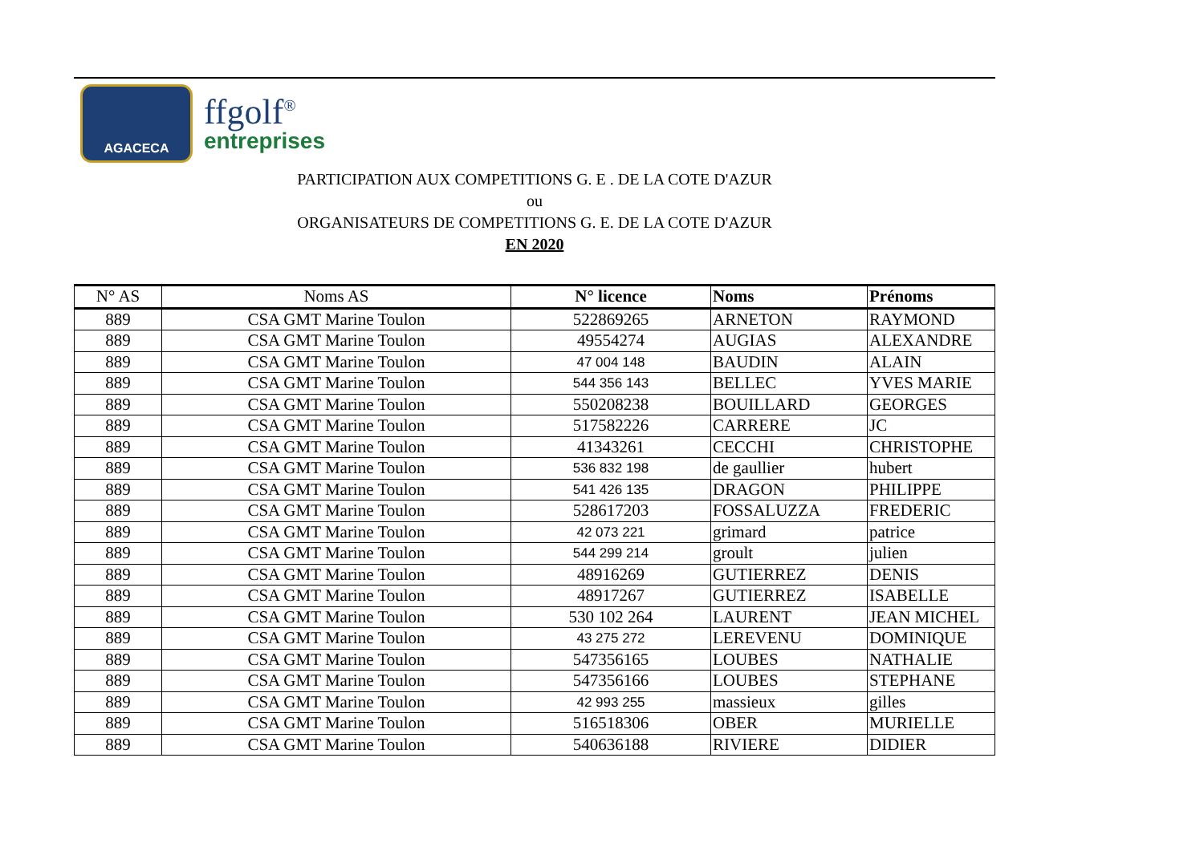AGACECA
ffgolf<sup>®</sup>
entreprises
PARTICIPATION AUX COMPETITIONS G. E . DE LA COTE D'AZUR
ou
ORGANISATEURS DE COMPETITIONS G. E. DE LA COTE D'AZUR
EN 2020
| N° AS | Noms AS | N° licence | Noms | Prénoms |
| --- | --- | --- | --- | --- |
| 889 | CSA GMT Marine Toulon | 522869265 | ARNETON | RAYMOND |
| 889 | CSA GMT Marine Toulon | 49554274 | AUGIAS | ALEXANDRE |
| 889 | CSA GMT Marine Toulon | 47 004 148 | BAUDIN | ALAIN |
| 889 | CSA GMT Marine Toulon | 544 356 143 | BELLEC | YVES MARIE |
| 889 | CSA GMT Marine Toulon | 550208238 | BOUILLARD | GEORGES |
| 889 | CSA GMT Marine Toulon | 517582226 | CARRERE | JC |
| 889 | CSA GMT Marine Toulon | 41343261 | CECCHI | CHRISTOPHE |
| 889 | CSA GMT Marine Toulon | 536 832 198 | de gaullier | hubert |
| 889 | CSA GMT Marine Toulon | 541 426 135 | DRAGON | PHILIPPE |
| 889 | CSA GMT Marine Toulon | 528617203 | FOSSALUZZA | FREDERIC |
| 889 | CSA GMT Marine Toulon | 42 073 221 | grimard | patrice |
| 889 | CSA GMT Marine Toulon | 544 299 214 | groult | julien |
| 889 | CSA GMT Marine Toulon | 48916269 | GUTIERREZ | DENIS |
| 889 | CSA GMT Marine Toulon | 48917267 | GUTIERREZ | ISABELLE |
| 889 | CSA GMT Marine Toulon | 530 102 264 | LAURENT | JEAN MICHEL |
| 889 | CSA GMT Marine Toulon | 43 275 272 | LEREVENU | DOMINIQUE |
| 889 | CSA GMT Marine Toulon | 547356165 | LOUBES | NATHALIE |
| 889 | CSA GMT Marine Toulon | 547356166 | LOUBES | STEPHANE |
| 889 | CSA GMT Marine Toulon | 42 993 255 | massieux | gilles |
| 889 | CSA GMT Marine Toulon | 516518306 | OBER | MURIELLE |
| 889 | CSA GMT Marine Toulon | 540636188 | RIVIERE | DIDIER |